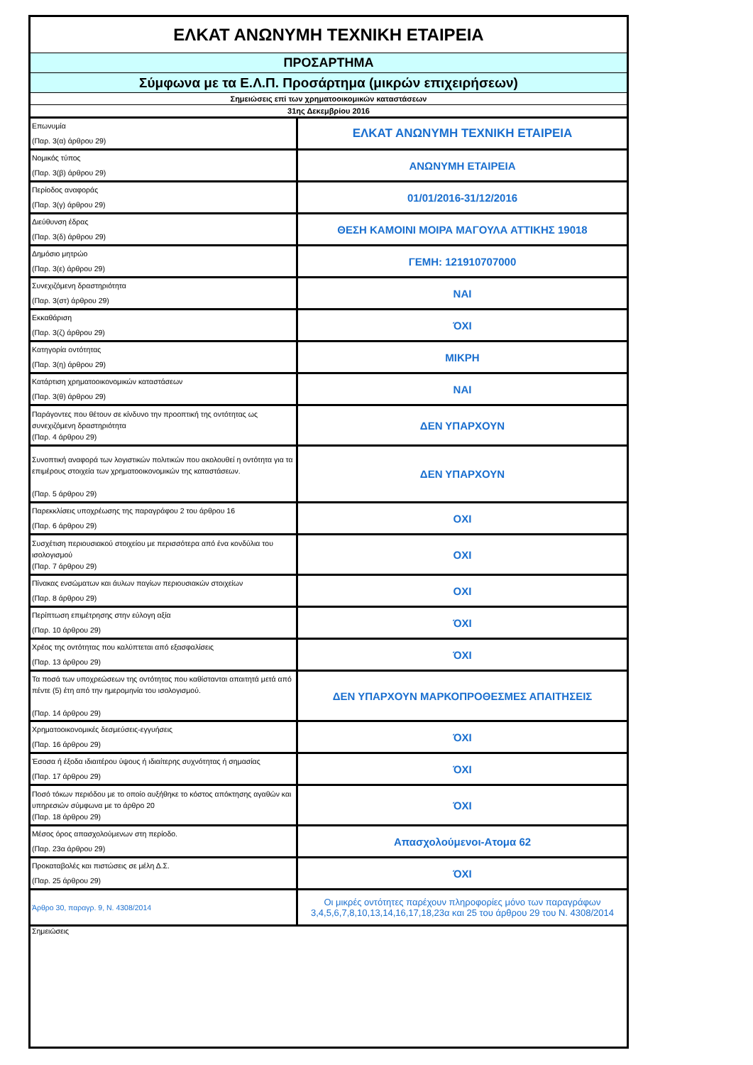| ΕΛΚΑΤ ΑΝΩΝΥΜΗ ΤΕΧΝΙΚΗ ΕΤΑΙΡΕΙΑ | |
| ΠΡΟΣΑΡΤΗΜΑ | |
| Σύμφωνα με τα Ε.Λ.Π. Προσάρτημα (μικρών επιχειρήσεων) | |
| Σημειώσεις επί των χρηματοοικομικών καταστάσεων | |
| 31ης Δεκεμβρίου 2016 | |
| Επωνυμία (Παρ. 3(α) άρθρου 29) | ΕΛΚΑΤ ΑΝΩΝΥΜΗ ΤΕΧΝΙΚΗ ΕΤΑΙΡΕΙΑ |
| Νομικός τύπος (Παρ. 3(β) άρθρου 29) | ΑΝΩΝΥΜΗ ΕΤΑΙΡΕΙΑ |
| Περίοδος αναφοράς (Παρ. 3(γ) άρθρου 29) | 01/01/2016-31/12/2016 |
| Διεύθυνση έδρας (Παρ. 3(δ) άρθρου 29) | ΘΕΣΗ ΚΑΜΟΙΝΙ ΜΟΙΡΑ ΜΑΓΟΥΛΑ ΑΤΤΙΚΗΣ 19018 |
| Δημόσιο μητρώο (Παρ. 3(ε) άρθρου 29) | ΓΕΜΗ: 121910707000 |
| Συνεχιζόμενη δραστηριότητα (Παρ. 3(στ) άρθρου 29) | ΝΑΙ |
| Εκκαθάριση (Παρ. 3(ζ) άρθρου 29) | ΌΧΙ |
| Κατηγορία οντότητας (Παρ. 3(η) άρθρου 29) | ΜΙΚΡΗ |
| Κατάρτιση χρηματοοικονομικών καταστάσεων (Παρ. 3(θ) άρθρου 29) | ΝΑΙ |
| Παράγοντες που θέτουν σε κίνδυνο την προοπτική της οντότητας ως συνεχιζόμενη δραστηριότητα (Παρ. 4 άρθρου 29) | ΔΕΝ ΥΠΑΡΧΟΥΝ |
| Συνοπτική αναφορά των λογιστικών πολιτικών που ακολουθεί η οντότητα για τα επιμέρους στοιχεία των χρηματοοικονομικών της καταστάσεων. (Παρ. 5 άρθρου 29) | ΔΕΝ ΥΠΑΡΧΟΥΝ |
| Παρεκκλίσεις υποχρέωσης της παραγράφου 2 του άρθρου 16 (Παρ. 6 άρθρου 29) | ΟΧΙ |
| Συσχέτιση περιουσιακού στοιχείου με περισσότερα από ένα κονδύλια του ισολογισμού (Παρ. 7 άρθρου 29) | ΟΧΙ |
| Πίνακας ενσώματων και άυλων παγίων περιουσιακών στοιχείων (Παρ. 8 άρθρου 29) | ΟΧΙ |
| Περίπτωση επιμέτρησης στην εύλογη αξία (Παρ. 10 άρθρου 29) | ΌΧΙ |
| Χρέος της οντότητας που καλύπτεται από εξασφαλίσεις (Παρ. 13 άρθρου 29) | ΌΧΙ |
| Τα ποσά των υποχρεώσεων της οντότητας που καθίστανται απαιτητά μετά από πέντε (5) έτη από την ημερομηνία του ισολογισμού. (Παρ. 14 άρθρου 29) | ΔΕΝ ΥΠΑΡΧΟΥΝ ΜΑΡΚΟΠΡΟΘΕΣΜΕΣ ΑΠΑΙΤΗΣΕΙΣ |
| Χρηματοοικονομικές δεσμεύσεις-εγγυήσεις (Παρ. 16 άρθρου 29) | ΌΧΙ |
| Έσοσα ή έξοδα ιδιαιτέρου ύψους ή ιδιαίτερης συχνότητας ή σημασίας (Παρ. 17 άρθρου 29) | ΌΧΙ |
| Ποσό τόκων περιόδου με το οποίο αυξήθηκε το κόστος απόκτησης αγαθών και υπηρεσιών σύμφωνα με το άρθρο 20 (Παρ. 18 άρθρου 29) | ΌΧΙ |
| Μέσος όρος απασχολούμενων στη περίοδο. (Παρ. 23α άρθρου 29) | Απασχολούμενοι-Ατομα 62 |
| Προκαταβολές και πιστώσεις σε μέλη Δ.Σ. (Παρ. 25 άρθρου 29) | ΌΧΙ |
| Άρθρο 30, παραγρ. 9, Ν. 4308/2014 | Οι μικρές οντότητες παρέχουν πληροφορίες μόνο των παραγράφων 3,4,5,6,7,8,10,13,14,16,17,18,23α και 25 του άρθρου 29 του Ν. 4308/2014 |
| Σημειώσεις | |